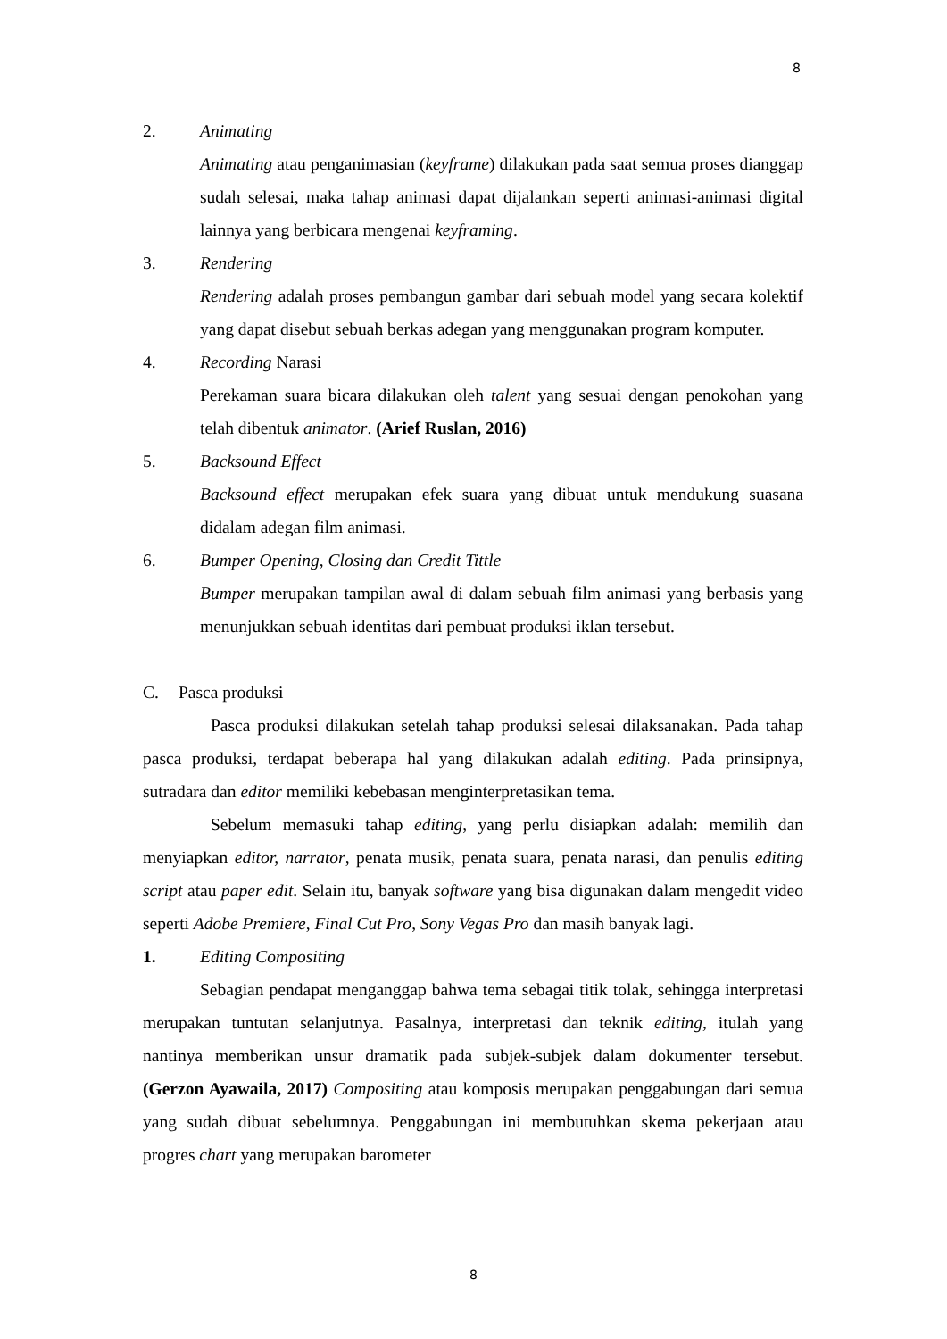8
2. Animating
Animating atau penganimasian (keyframe) dilakukan pada saat semua proses dianggap sudah selesai, maka tahap animasi dapat dijalankan seperti animasi-animasi digital lainnya yang berbicara mengenai keyframing.
3. Rendering
Rendering adalah proses pembangun gambar dari sebuah model yang secara kolektif yang dapat disebut sebuah berkas adegan yang menggunakan program komputer.
4. Recording Narasi
Perekaman suara bicara dilakukan oleh talent yang sesuai dengan penokohan yang telah dibentuk animator. (Arief Ruslan, 2016)
5. Backsound Effect
Backsound effect merupakan efek suara yang dibuat untuk mendukung suasana didalam adegan film animasi.
6. Bumper Opening, Closing dan Credit Tittle
Bumper merupakan tampilan awal di dalam sebuah film animasi yang berbasis yang menunjukkan sebuah identitas dari pembuat produksi iklan tersebut.
C. Pasca produksi
Pasca produksi dilakukan setelah tahap produksi selesai dilaksanakan. Pada tahap pasca produksi, terdapat beberapa hal yang dilakukan adalah editing. Pada prinsipnya, sutradara dan editor memiliki kebebasan menginterpretasikan tema.
Sebelum memasuki tahap editing, yang perlu disiapkan adalah: memilih dan menyiapkan editor, narrator, penata musik, penata suara, penata narasi, dan penulis editing script atau paper edit. Selain itu, banyak software yang bisa digunakan dalam mengedit video seperti Adobe Premiere, Final Cut Pro, Sony Vegas Pro dan masih banyak lagi.
1. Editing Compositing
Sebagian pendapat menganggap bahwa tema sebagai titik tolak, sehingga interpretasi merupakan tuntutan selanjutnya. Pasalnya, interpretasi dan teknik editing, itulah yang nantinya memberikan unsur dramatik pada subjek-subjek dalam dokumenter tersebut. (Gerzon Ayawaila, 2017) Compositing atau komposis merupakan penggabungan dari semua yang sudah dibuat sebelumnya. Penggabungan ini membutuhkan skema pekerjaan atau progres chart yang merupakan barometer
8